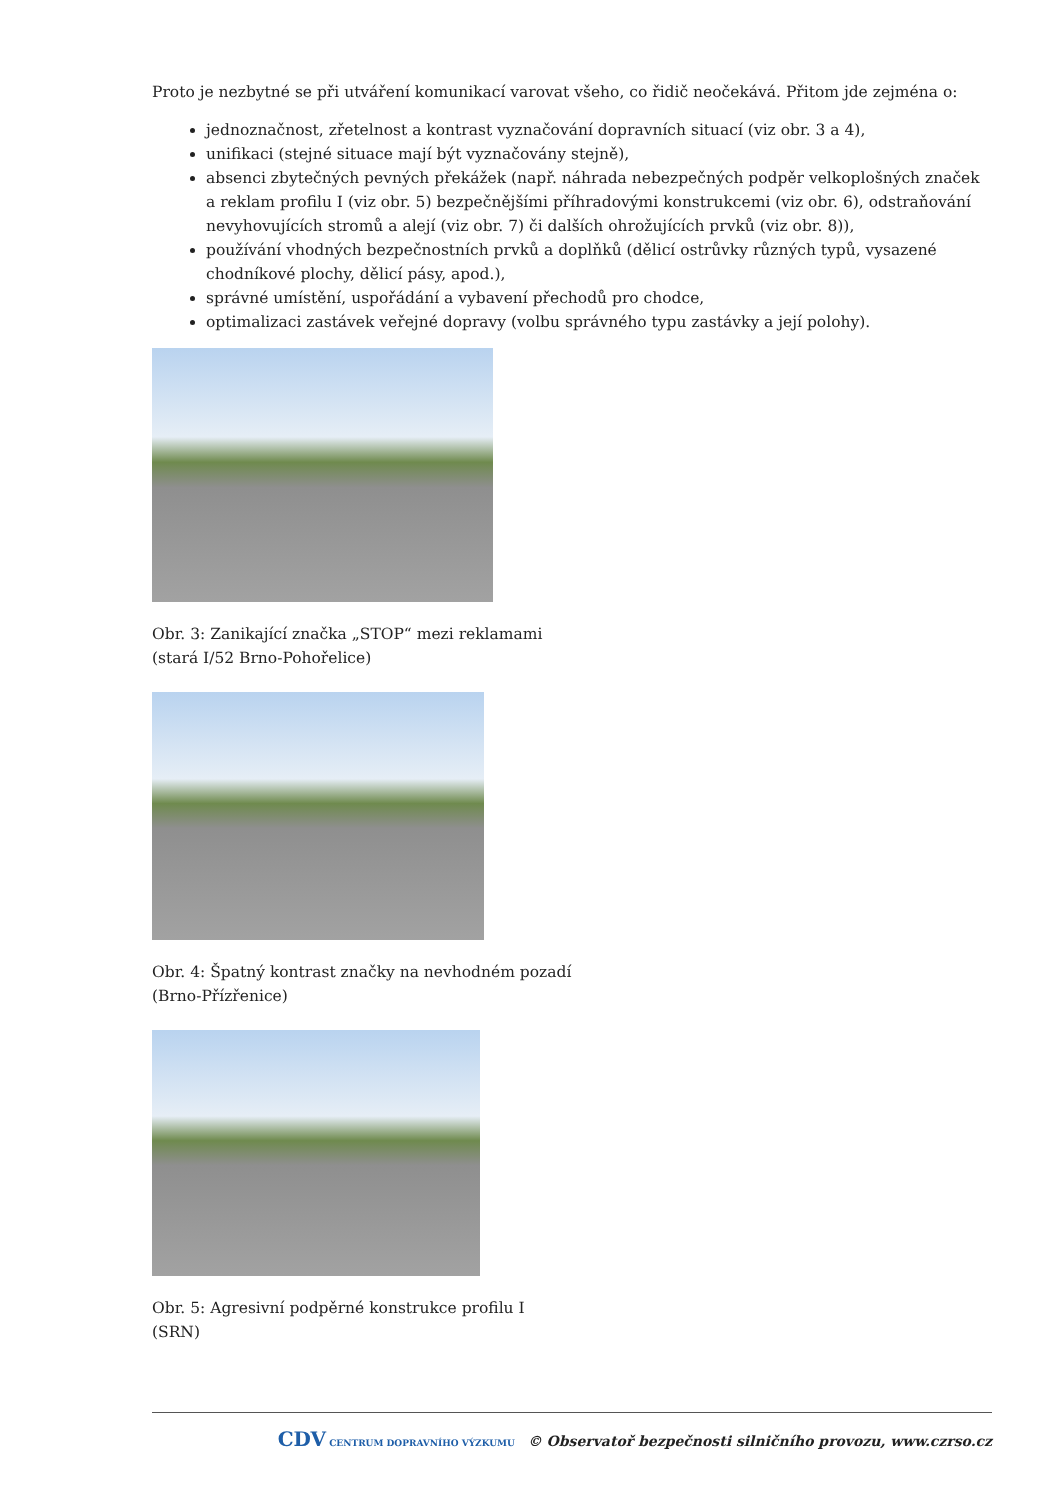Proto je nezbytné se při utváření komunikací varovat všeho, co řidič neočekává. Přitom jde zejména o:
jednoznačnost, zřetelnost a kontrast vyznačování dopravních situací (viz obr. 3 a 4),
unifikaci (stejné situace mají být vyznačovány stejně),
absenci zbytečných pevných překážek (např. náhrada nebezpečných podpěr velkoplošných značek a reklam profilu I (viz obr. 5) bezpečnějšími příhradovými konstrukcemi (viz obr. 6), odstraňování nevyhovujících stromů a alejí (viz obr. 7) či dalších ohrožujících prvků (viz obr. 8)),
používání vhodných bezpečnostních prvků a doplňků (dělicí ostrůvky různých typů, vysazené chodníkové plochy, dělicí pásy, apod.),
správné umístění, uspořádání a vybavení přechodů pro chodce,
optimalizaci zastávek veřejné dopravy (volbu správného typu zastávky a její polohy).
Obr. 3: Zanikající značka „STOP“ mezi reklamami
(stará I/52 Brno-Pohořelice)
Obr. 4: Špatný kontrast značky na nevhodném pozadí
(Brno-Přízřenice)
Obr. 5: Agresivní podpěrné konstrukce profilu I
(SRN)
CDV CENTRUM DOPRAVNÍHO VÝZKUMU © Observatoř bezpečnosti silničního provozu, www.czrso.cz